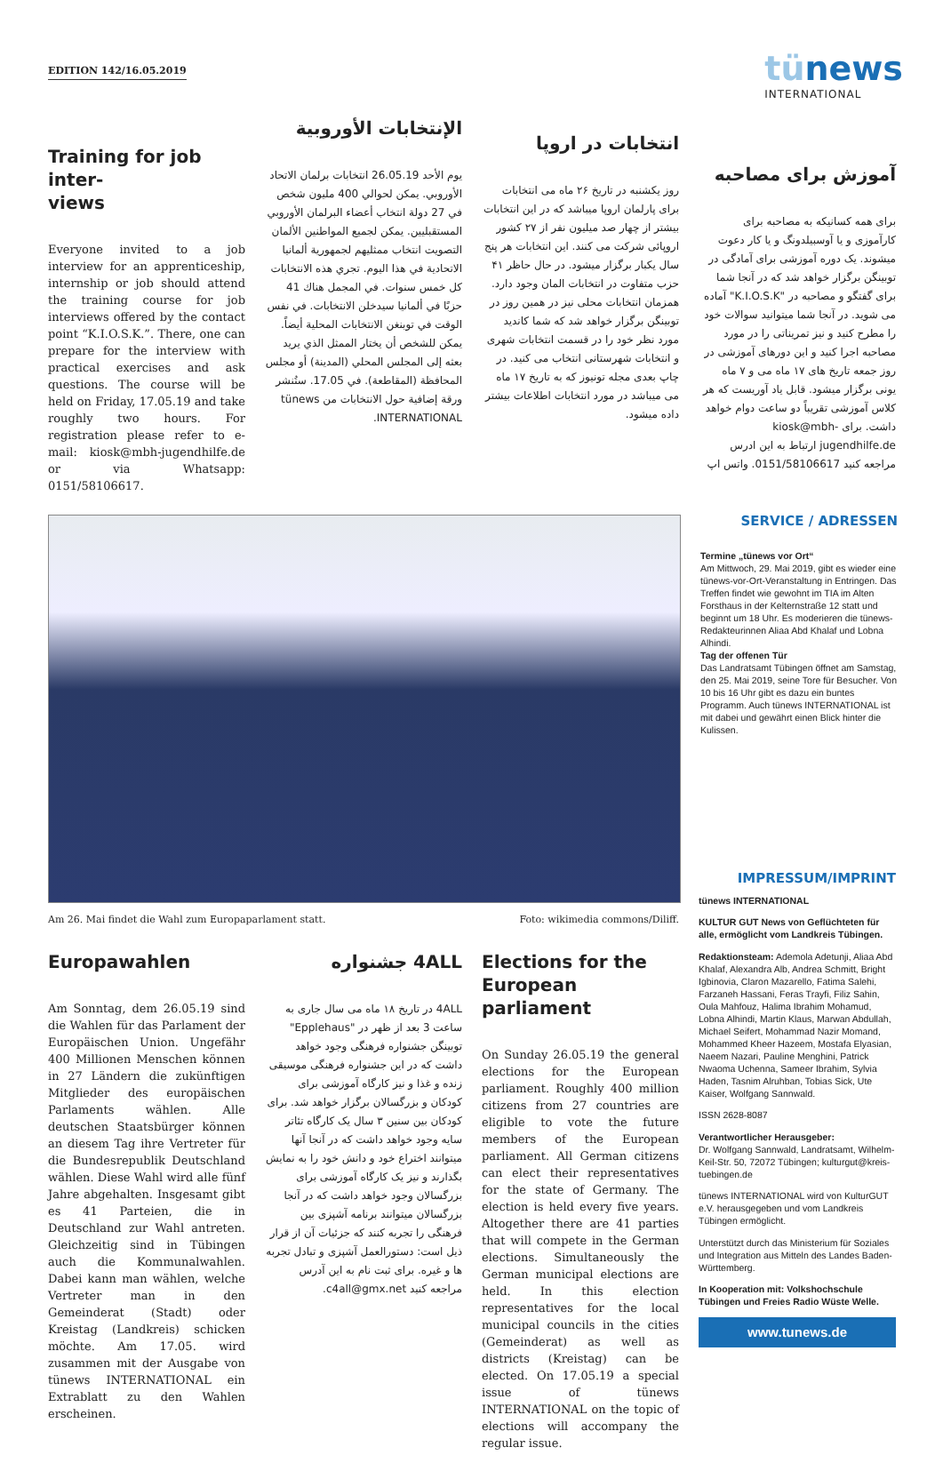EDITION 142/16.05.2019
tünews
INTERNATIONAL
Training for job inter-
views
Everyone invited to a job interview for an apprenticeship, internship or job should attend the training course for job interviews offered by the contact point “K.I.O.S.K.”. There, one can prepare for the interview with practical exercises and ask questions. The course will be held on Friday, 17.05.19 and take roughly two hours. For registration please refer to e-mail: kiosk@mbh-jugendhilfe.de or via Whatsapp: 0151/58106617.
الإنتخابات الأوروبية
يوم الأحد 26.05.19 انتخابات برلمان الاتحاد الأوروبي. يمكن لحوالي 400 مليون شخص في 27 دولة انتخاب أعضاء البرلمان الأوروبي المستقبليين. يمكن لجميع المواطنين الألمان التصويت انتخاب ممثليهم لجمهورية ألمانيا الاتحادية في هذا اليوم. تجري هذه الانتخابات كل خمس سنوات. في المجمل هناك 41 حزبًا في ألمانيا سيدخلن الانتخابات. في نفس الوقت في توبنغن الانتخابات المحلية أيضاً. يمكن للشخص أن يختار الممثل الذي يريد بعثه إلى المجلس المحلي (المدينة) أو مجلس المحافظة (المقاطعة). في 17.05. ستُنشر ورقة إضافية حول الانتخابات من tünews INTERNATIONAL.
انتخابات در اروپا
روز یکشنبه در تاریخ ۲۶ ماه می انتخابات برای پارلمان اروپا میباشد که در این انتخابات بیشتر از چهار صد میلیون نفر از ۲۷ کشور اروپائی شرکت می کنند. این انتخابات هر پنج سال یکبار برگزار میشود. در حال حاظر ۴۱ حزب متفاوت در انتخابات المان وجود دارد. همزمان انتخابات محلی نیز در همین روز در توبینگن برگزار خواهد شد که شما کاندید مورد نظر خود را در قسمت انتخابات شهری و انتخابات شهرستانی انتخاب می کنید. در چاپ بعدی مجله تونیوز که به تاریخ ۱۷ ماه می میباشد در مورد انتخابات اطلاعات بیشتر داده میشود.
آموزش برای مصاحبه
برای همه کسانیکه به مصاحبه برای کارآموزی و یا آوسبیلدونگ و یا کار دعوت میشوند. یک دوره آموزشی برای آمادگی در توبینگن برگزار خواهد شد که در آنجا شما برای گفتگو و مصاحبه در "K.I.O.S.K" آماده می شوید. در آنجا شما میتوانید سوالات خود را مطرح کنید و نیز تمریناتی را در مورد مصاحبه اجرا کنید و این دورهای آموزشی در روز جمعه تاریخ های ۱۷ ماه می و ۷ ماه یونی برگزار میشود. قابل یاد آوریست که هر کلاس آموزشی تقریباً دو ساعت دوام خواهد داشت. برای kiosk@mbh-jugendhilfe.de ارتباط به این ادرس مراجعه کنید 0151/58106617. واتس اپ
Am 26. Mai findet die Wahl zum Europaparlament statt. Foto: wikimedia commons/Diliff.
SERVICE / ADRESSEN
Termine „tünews vor Ort“
Am Mittwoch, 29. Mai 2019, gibt es wieder eine tünews-vor-Ort-Veranstaltung in Entringen. Das Treffen findet wie gewohnt im TIA im Alten Forsthaus in der Kelternstraße 12 statt und beginnt um 18 Uhr. Es moderieren die tünews-Redakteurinnen Aliaa Abd Khalaf und Lobna Alhindi.
Tag der offenen Tür
Das Landratsamt Tübingen öffnet am Samstag, den 25. Mai 2019, seine Tore für Besucher. Von 10 bis 16 Uhr gibt es dazu ein buntes Programm. Auch tünews INTERNATIONAL ist mit dabei und gewährt einen Blick hinter die Kulissen.
Europawahlen
Am Sonntag, dem 26.05.19 sind die Wahlen für das Parlament der Europäischen Union. Ungefähr 400 Millionen Menschen können in 27 Ländern die zukünftigen Mitglieder des europäischen Parlaments wählen. Alle deutschen Staatsbürger können an diesem Tag ihre Vertreter für die Bundesrepublik Deutschland wählen. Diese Wahl wird alle fünf Jahre abgehalten. Insgesamt gibt es 41 Parteien, die in Deutschland zur Wahl antreten. Gleichzeitig sind in Tübingen auch die Kommunalwahlen. Dabei kann man wählen, welche Vertreter man in den Gemeinderat (Stadt) oder Kreistag (Landkreis) schicken möchte. Am 17.05. wird zusammen mit der Ausgabe von tünews INTERNATIONAL ein Extrablatt zu den Wahlen erscheinen.
4ALL جشنواره
4ALL در تاریخ ۱۸ ماه می سال جاری به ساعت 3 بعد از ظهر در "Epplehaus" توبینگن جشنواره فرهنگی وجود خواهد داشت که در این جشنواره فرهنگی موسیقی زنده و غذا و نیز کارگاه آموزشی برای کودکان و بزرگسالان برگزار خواهد شد. برای کودکان بین سنین ۳ سال یک کارگاه تئاتر سایه وجود خواهد داشت که در آنجا آنها میتوانند اختراع خود و دانش خود را به نمایش بگذارند و نیز یک کارگاه آموزشی برای بزرگسالان وجود خواهد داشت که در آنجا بزرگسالان میتوانند برنامه آشپزی بین فرهنگی را تجربه کنند که جزئیات آن از قرار ذیل است: دستورالعمل آشپزی و تبادل تجربه ها و غیره. برای ثبت نام به این آدرس مراجعه کنید c4all@gmx.net.
Elections for the European parliament
On Sunday 26.05.19 the general elections for the European parliament. Roughly 400 million citizens from 27 countries are eligible to vote the future members of the European parliament. All German citizens can elect their representatives for the state of Germany. The election is held every five years. Altogether there are 41 parties that will compete in the German elections. Simultaneously the German municipal elections are held. In this election representatives for the local municipal councils in the cities (Gemeinderat) as well as districts (Kreistag) can be elected. On 17.05.19 a special issue of tünews INTERNATIONAL on the topic of elections will accompany the regular issue.
IMPRESSUM/IMPRINT
tünews INTERNATIONAL
KULTUR GUT News von Geflüchteten für alle, ermöglicht vom Landkreis Tübingen.
Redaktionsteam: Ademola Adetunji, Aliaa Abd Khalaf, Alexandra Alb, Andrea Schmitt, Bright Igbinovia, Claron Mazarello, Fatima Salehi, Farzaneh Hassani, Feras Trayfi, Filiz Sahin, Oula Mahfouz, Halima Ibrahim Mohamud, Lobna Alhindi, Martin Klaus, Marwan Abdullah, Michael Seifert, Mohammad Nazir Momand, Mohammed Kheer Hazeem, Mostafa Elyasian, Naeem Nazari, Pauline Menghini, Patrick Nwaoma Uchenna, Sameer Ibrahim, Sylvia Haden, Tasnim Alruhban, Tobias Sick, Ute Kaiser, Wolfgang Sannwald.
ISSN 2628-8087
Verantwortlicher Herausgeber:
Dr. Wolfgang Sannwald, Landratsamt, Wilhelm-Keil-Str. 50, 72072 Tübingen; kulturgut@kreis-tuebingen.de
tünews INTERNATIONAL wird von KulturGUT e.V. herausgegeben und vom Landkreis Tübingen ermöglicht.
Unterstützt durch das Ministerium für Soziales und Integration aus Mitteln des Landes Baden-Württemberg.
In Kooperation mit: Volkshochschule Tübingen und Freies Radio Wüste Welle.
www.tunews.de